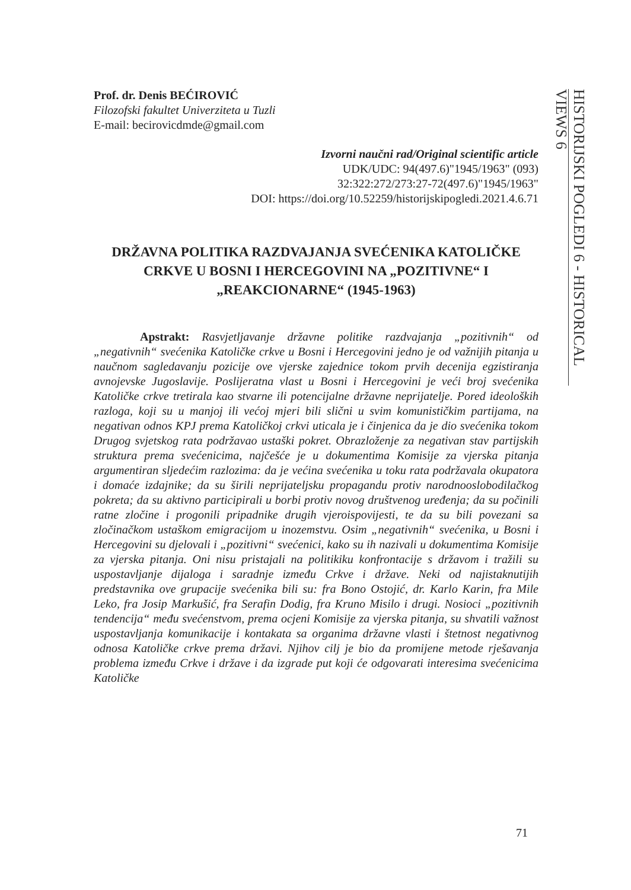Prof. dr. Denis BEĆIROVIĆ
Filozofski fakultet Univerziteta u Tuzli
E-mail: becirovicdmde@gmail.com
Izvorni naučni rad/Original scientific article
UDK/UDC: 94(497.6)"1945/1963" (093)
32:322:272/273:27-72(497.6)"1945/1963"
DOI: https://doi.org/10.52259/historijskipogledi.2021.4.6.71
DRŽAVNA POLITIKA RAZDVAJANJA SVEĆENIKA KATOLIČKE CRKVE U BOSNI I HERCEGOVINI NA „POZITIVNE“ I „REAKCIONARNE“ (1945-1963)
Apstrakt: Rasvjetljavanje državne politike razdvajanja „pozitivnih“ od „negativnih“ svećenika Katoličke crkve u Bosni i Hercegovini jedno je od važnijih pitanja u naučnom sagledavanju pozicije ove vjerske zajednice tokom prvih decenija egzistiranja avnojevske Jugoslavije. Poslijeratna vlast u Bosni i Hercegovini je veći broj svećenika Katoličke crkve tretirala kao stvarne ili potencijalne državne neprijatelje. Pored ideoloških razloga, koji su u manjoj ili većoj mjeri bili slični u svim komunističkim partijama, na negativan odnos KPJ prema Katoličkoj crkvi uticala je i činjenica da je dio svećenika tokom Drugog svjetskog rata podržavao ustaški pokret. Obrazloženje za negativan stav partijskih struktura prema svećenicima, najčešće je u dokumentima Komisije za vjerska pitanja argumentiran sljedećim razlozima: da je većina svećenika u toku rata podržavala okupatora i domaće izdajnike; da su širili neprijateljsku propagandu protiv narodnooslobodilačkog pokreta; da su aktivno participirali u borbi protiv novog društvenog uređenja; da su počinili ratne zločine i progonili pripadnike drugih vjeroispovijesti, te da su bili povezani sa zločinačkom ustaškom emigracijom u inozemstvu. Osim „negativnih“ svećenika, u Bosni i Hercegovini su djelovali i „pozitivni“ svećenici, kako su ih nazivali u dokumentima Komisije za vjerska pitanja. Oni nisu pristajali na politikiku konfrontacije s državom i tražili su uspostavljanje dijaloga i saradnje između Crkve i države. Neki od najistaknutijih predstavnika ove grupacije svećenika bili su: fra Bono Ostojić, dr. Karlo Karin, fra Mile Leko, fra Josip Markušić, fra Serafin Dodig, fra Kruno Misilo i drugi. Nosioci „pozitivnih tendencija“ među svećenstvom, prema ocjeni Komisije za vjerska pitanja, su shvatili važnost uspostavljanja komunikacije i kontakata sa organima državne vlasti i štetnost negativnog odnosa Katoličke crkve prema državi. Njihov cilj je bio da promijene metode rješavanja problema između Crkve i države i da izgrade put koji će odgovarati interesima svećenicima Katoličke
HISTORIJSKI POGLEDI 6 - HISTORICAL VIEWS 6
71